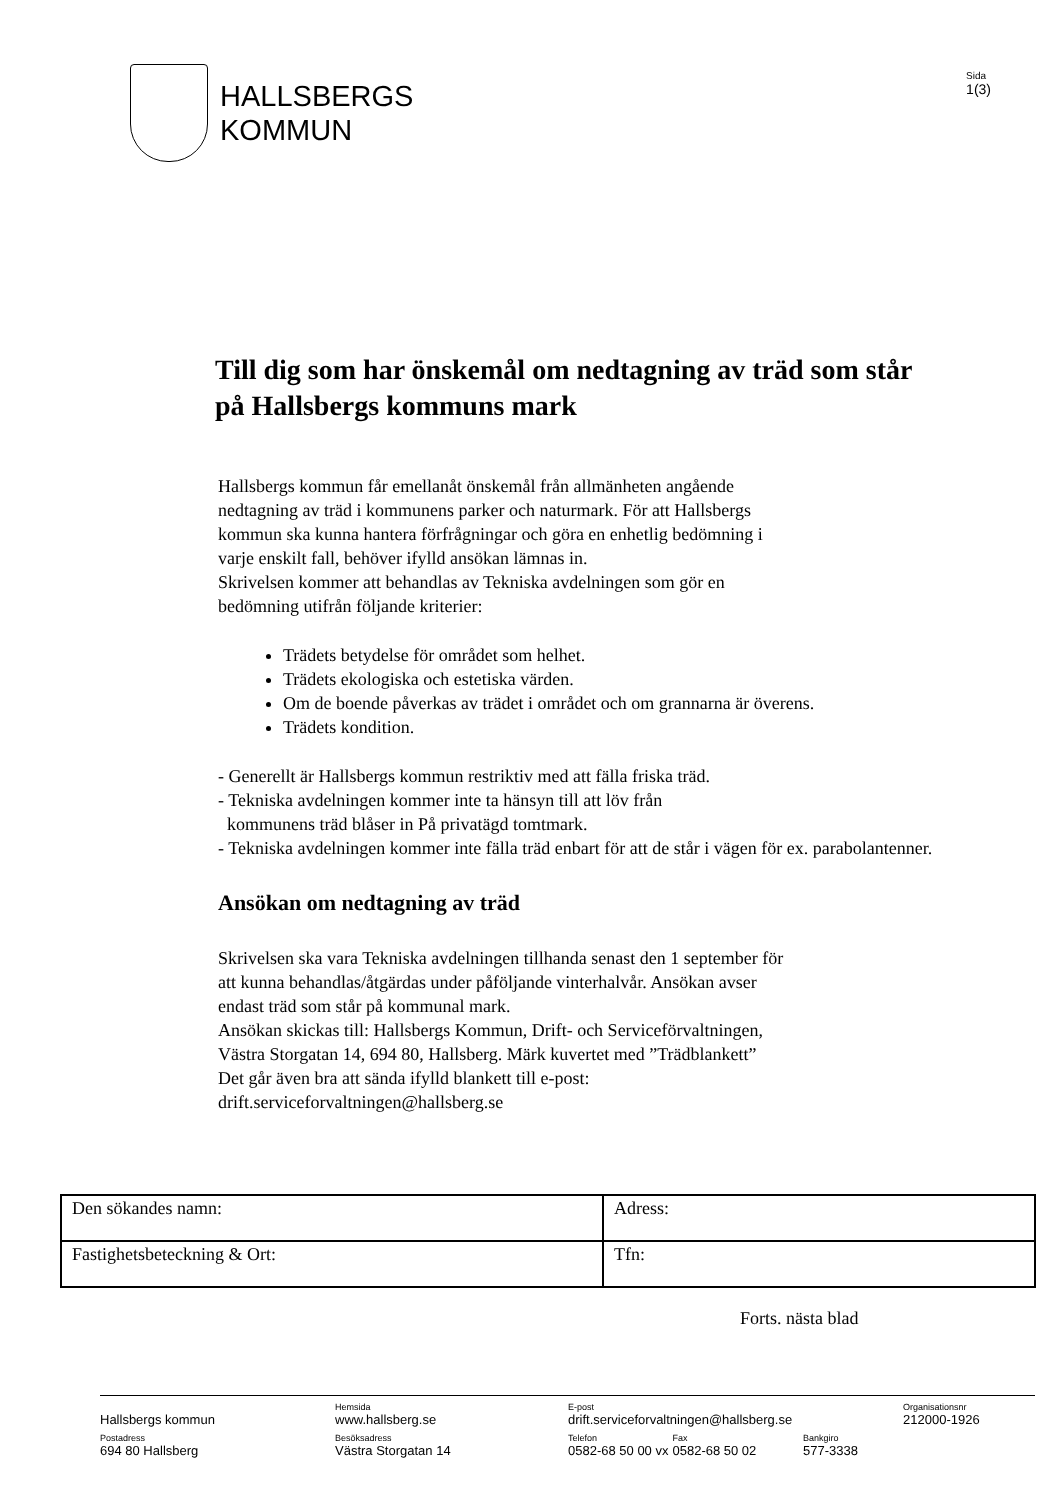HALLSBERGS
KOMMUN
Sida
1(3)
Till dig som har önskemål om nedtagning av träd som står på Hallsbergs kommuns mark
Hallsbergs kommun får emellanåt önskemål från allmänheten angående
nedtagning av träd i kommunens parker och naturmark. För att Hallsbergs
kommun ska kunna hantera förfrågningar och göra en enhetlig bedömning i
varje enskilt fall, behöver ifylld ansökan lämnas in.
Skrivelsen kommer att behandlas av Tekniska avdelningen som gör en
bedömning utifrån följande kriterier:
Trädets betydelse för området som helhet.
Trädets ekologiska och estetiska värden.
Om de boende påverkas av trädet i området och om grannarna är överens.
Trädets kondition.
- Generellt är Hallsbergs kommun restriktiv med att fälla friska träd.
- Tekniska avdelningen kommer inte ta hänsyn till att löv från
kommunens träd blåser in På privatägd tomtmark.
- Tekniska avdelningen kommer inte fälla träd enbart för att de står i vägen för ex. parabolantenner.
Ansökan om nedtagning av träd
Skrivelsen ska vara Tekniska avdelningen tillhanda senast den 1 september för
att kunna behandlas/åtgärdas under påföljande vinterhalvår. Ansökan avser
endast träd som står på kommunal mark.
Ansökan skickas till: Hallsbergs Kommun, Drift- och Serviceförvaltningen,
Västra Storgatan 14, 694 80, Hallsberg. Märk kuvertet med ”Trädblankett”
Det går även bra att sända ifylld blankett till e-post:
drift.serviceforvaltningen@hallsberg.se
| Den sökandes namn: | Adress: |
| Fastighetsbeteckning & Ort: | Tfn: |
Forts. nästa blad
Hallsbergs kommun
Hemsida
www.hallsberg.se
E-post
drift.serviceforvaltningen@hallsberg.se
Organisationsnr
212000-1926
Postadress
694 80 Hallsberg
Besöksadress
Västra Storgatan 14
Telefon
0582-68 50 00 vx Fax
0582-68 50 02
Bankgiro
577-3338